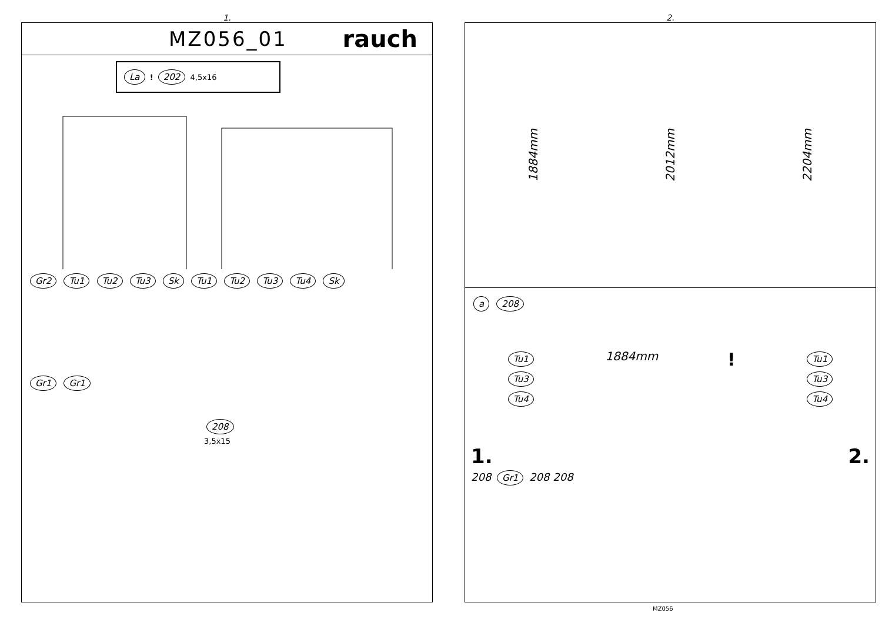1.
MZ056_01 rauch
La ! 202 4,5x16
Gr2 Tu1 Tu2 Tu3 Sk Tu1 Tu2 Tu3 Tu4 Sk
Gr1 Gr1
208
3,5x15
2.
1884mm
2012mm
2204mm
a 208
Tu1
Tu3
Tu4
1884mm
!
Tu1
Tu3
Tu4
1. 2.
208 Gr1 208 208
MZ056